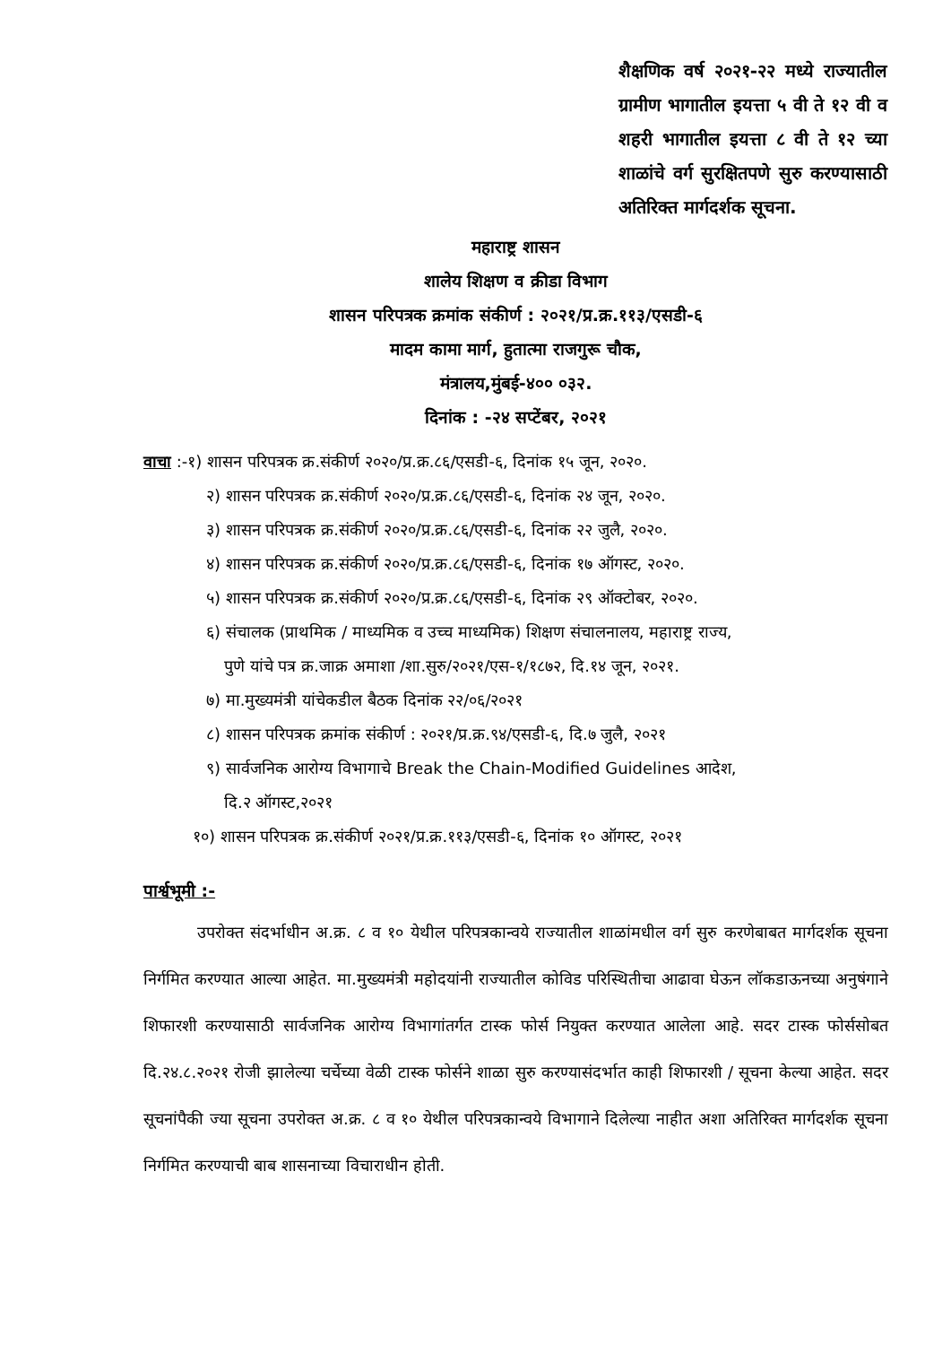शैक्षणिक वर्ष २०२१-२२ मध्ये राज्यातील ग्रामीण भागातील इयत्ता ५ वी ते १२ वी व शहरी भागातील इयत्ता ८ वी ते १२ च्या शाळांचे वर्ग सुरक्षितपणे सुरु करण्यासाठी अतिरिक्त मार्गदर्शक सूचना.
महाराष्ट्र शासन
शालेय शिक्षण व क्रीडा विभाग
शासन परिपत्रक क्रमांक संकीर्ण : २०२१/प्र.क्र.११३/एसडी-६
मादम कामा मार्ग, हुतात्मा राजगुरू चौक,
मंत्रालय,मुंबई-४०० ०३२.
दिनांक : -२४ सप्टेंबर, २०२१
वाचा :-१) शासन परिपत्रक क्र.संकीर्ण २०२०/प्र.क्र.८६/एसडी-६, दिनांक १५ जून, २०२०.
२) शासन परिपत्रक क्र.संकीर्ण २०२०/प्र.क्र.८६/एसडी-६, दिनांक २४ जून, २०२०.
३) शासन परिपत्रक क्र.संकीर्ण २०२०/प्र.क्र.८६/एसडी-६, दिनांक २२ जुलै, २०२०.
४) शासन परिपत्रक क्र.संकीर्ण २०२०/प्र.क्र.८६/एसडी-६, दिनांक १७ ऑगस्ट, २०२०.
५) शासन परिपत्रक क्र.संकीर्ण २०२०/प्र.क्र.८६/एसडी-६, दिनांक २९ ऑक्टोबर, २०२०.
६) संचालक (प्राथमिक / माध्यमिक व उच्च माध्यमिक) शिक्षण संचालनालय, महाराष्ट्र राज्य,
पुणे यांचे पत्र क्र.जाक्र अमाशा /शा.सुरु/२०२१/एस-१/१८७२, दि.१४ जून, २०२१.
७) मा.मुख्यमंत्री यांचेकडील बैठक दिनांक २२/०६/२०२१
८) शासन परिपत्रक क्रमांक संकीर्ण : २०२१/प्र.क्र.९४/एसडी-६, दि.७ जुलै, २०२१
९) सार्वजनिक आरोग्य विभागाचे Break the Chain-Modified Guidelines आदेश,
दि.२ ऑगस्ट,२०२१
१०) शासन परिपत्रक क्र.संकीर्ण २०२१/प्र.क्र.११३/एसडी-६, दिनांक १० ऑगस्ट, २०२१
पार्श्वभूमी :-
उपरोक्त संदर्भाधीन अ.क्र. ८ व १० येथील परिपत्रकान्वये राज्यातील शाळांमधील वर्ग सुरु करणेबाबत मार्गदर्शक सूचना निर्गमित करण्यात आल्या आहेत. मा.मुख्यमंत्री महोदयांनी राज्यातील कोविड परिस्थितीचा आढावा घेऊन लॉकडाऊनच्या अनुषंगाने शिफारशी करण्यासाठी सार्वजनिक आरोग्य विभागांतर्गत टास्क फोर्स नियुक्त करण्यात आलेला आहे. सदर टास्क फोर्ससोबत दि.२४.८.२०२१ रोजी झालेल्या चर्चेच्या वेळी टास्क फोर्सने शाळा सुरु करण्यासंदर्भात काही शिफारशी / सूचना केल्या आहेत. सदर सूचनांपैकी ज्या सूचना उपरोक्त अ.क्र. ८ व १० येथील परिपत्रकान्वये विभागाने दिलेल्या नाहीत अशा अतिरिक्त मार्गदर्शक सूचना निर्गमित करण्याची बाब शासनाच्या विचाराधीन होती.